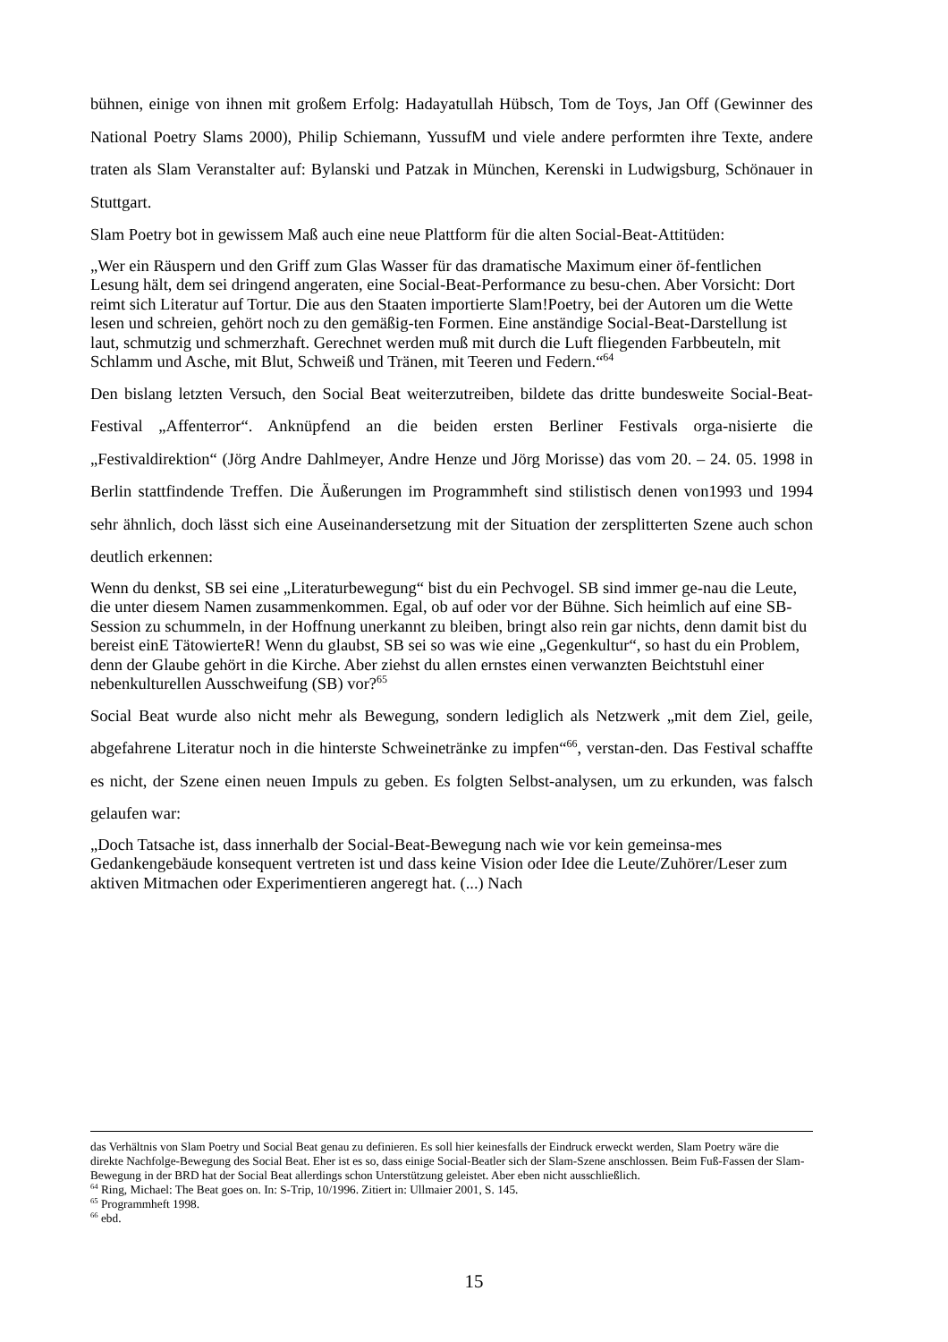bühnen, einige von ihnen mit großem Erfolg: Hadayatullah Hübsch, Tom de Toys, Jan Off (Gewinner des National Poetry Slams 2000), Philip Schiemann, YussufM und viele andere performten ihre Texte, andere traten als Slam Veranstalter auf: Bylanski und Patzak in München, Kerenski in Ludwigsburg, Schönauer in Stuttgart.
Slam Poetry bot in gewissem Maß auch eine neue Plattform für die alten Social-Beat-Attitüden:
„Wer ein Räuspern und den Griff zum Glas Wasser für das dramatische Maximum einer öf-fentlichen Lesung hält, dem sei dringend angeraten, eine Social-Beat-Performance zu besu-chen. Aber Vorsicht: Dort reimt sich Literatur auf Tortur. Die aus den Staaten importierte Slam!Poetry, bei der Autoren um die Wette lesen und schreien, gehört noch zu den gemäßig-ten Formen. Eine anständige Social-Beat-Darstellung ist laut, schmutzig und schmerzhaft. Gerechnet werden muß mit durch die Luft fliegenden Farbbeuteln, mit Schlamm und Asche, mit Blut, Schweiß und Tränen, mit Teeren und Federn.“<sup>64</sup>
Den bislang letzten Versuch, den Social Beat weiterzutreiben, bildete das dritte bundesweite Social-Beat-Festival „Affenterror“. Anknüpfend an die beiden ersten Berliner Festivals orga-nisierte die „Festivaldirektion“ (Jörg Andre Dahlmeyer, Andre Henze und Jörg Morisse) das vom 20. – 24. 05. 1998 in Berlin stattfindende Treffen. Die Äußerungen im Programmheft sind stilistisch denen von1993 und 1994 sehr ähnlich, doch lässt sich eine Auseinandersetzung mit der Situation der zersplitterten Szene auch schon deutlich erkennen:
Wenn du denkst, SB sei eine „Literaturbewegung“ bist du ein Pechvogel. SB sind immer ge-nau die Leute, die unter diesem Namen zusammenkommen. Egal, ob auf oder vor der Bühne. Sich heimlich auf eine SB-Session zu schummeln, in der Hoffnung unerkannt zu bleiben, bringt also rein gar nichts, denn damit bist du bereist einE TätowierteR! Wenn du glaubst, SB sei so was wie eine „Gegenkultur“, so hast du ein Problem, denn der Glaube gehört in die Kirche. Aber ziehst du allen ernstes einen verwanzten Beichtstuhl einer nebenkulturellen Ausschweifung (SB) vor?<sup>65</sup>
Social Beat wurde also nicht mehr als Bewegung, sondern lediglich als Netzwerk „mit dem Ziel, geile, abgefahrene Literatur noch in die hinterste Schweinetränke zu impfen“<sup>66</sup>, verstan-den. Das Festival schaffte es nicht, der Szene einen neuen Impuls zu geben. Es folgten Selbst-analysen, um zu erkunden, was falsch gelaufen war:
„Doch Tatsache ist, dass innerhalb der Social-Beat-Bewegung nach wie vor kein gemeinsa-mes Gedankengebäude konsequent vertreten ist und dass keine Vision oder Idee die Leute/Zuhörer/Leser zum aktiven Mitmachen oder Experimentieren angeregt hat. (...) Nach
das Verhältnis von Slam Poetry und Social Beat genau zu definieren. Es soll hier keinesfalls der Eindruck erweckt werden, Slam Poetry wäre die direkte Nachfolge-Bewegung des Social Beat. Eher ist es so, dass einige Social-Beatler sich der Slam-Szene anschlossen. Beim Fuß-Fassen der Slam-Bewegung in der BRD hat der Social Beat allerdings schon Unterstützung geleistet. Aber eben nicht ausschließlich.
<sup>64</sup> Ring, Michael: The Beat goes on. In: S-Trip, 10/1996. Zitiert in: Ullmaier 2001, S. 145.
<sup>65</sup> Programmheft 1998.
<sup>66</sup> ebd.
15